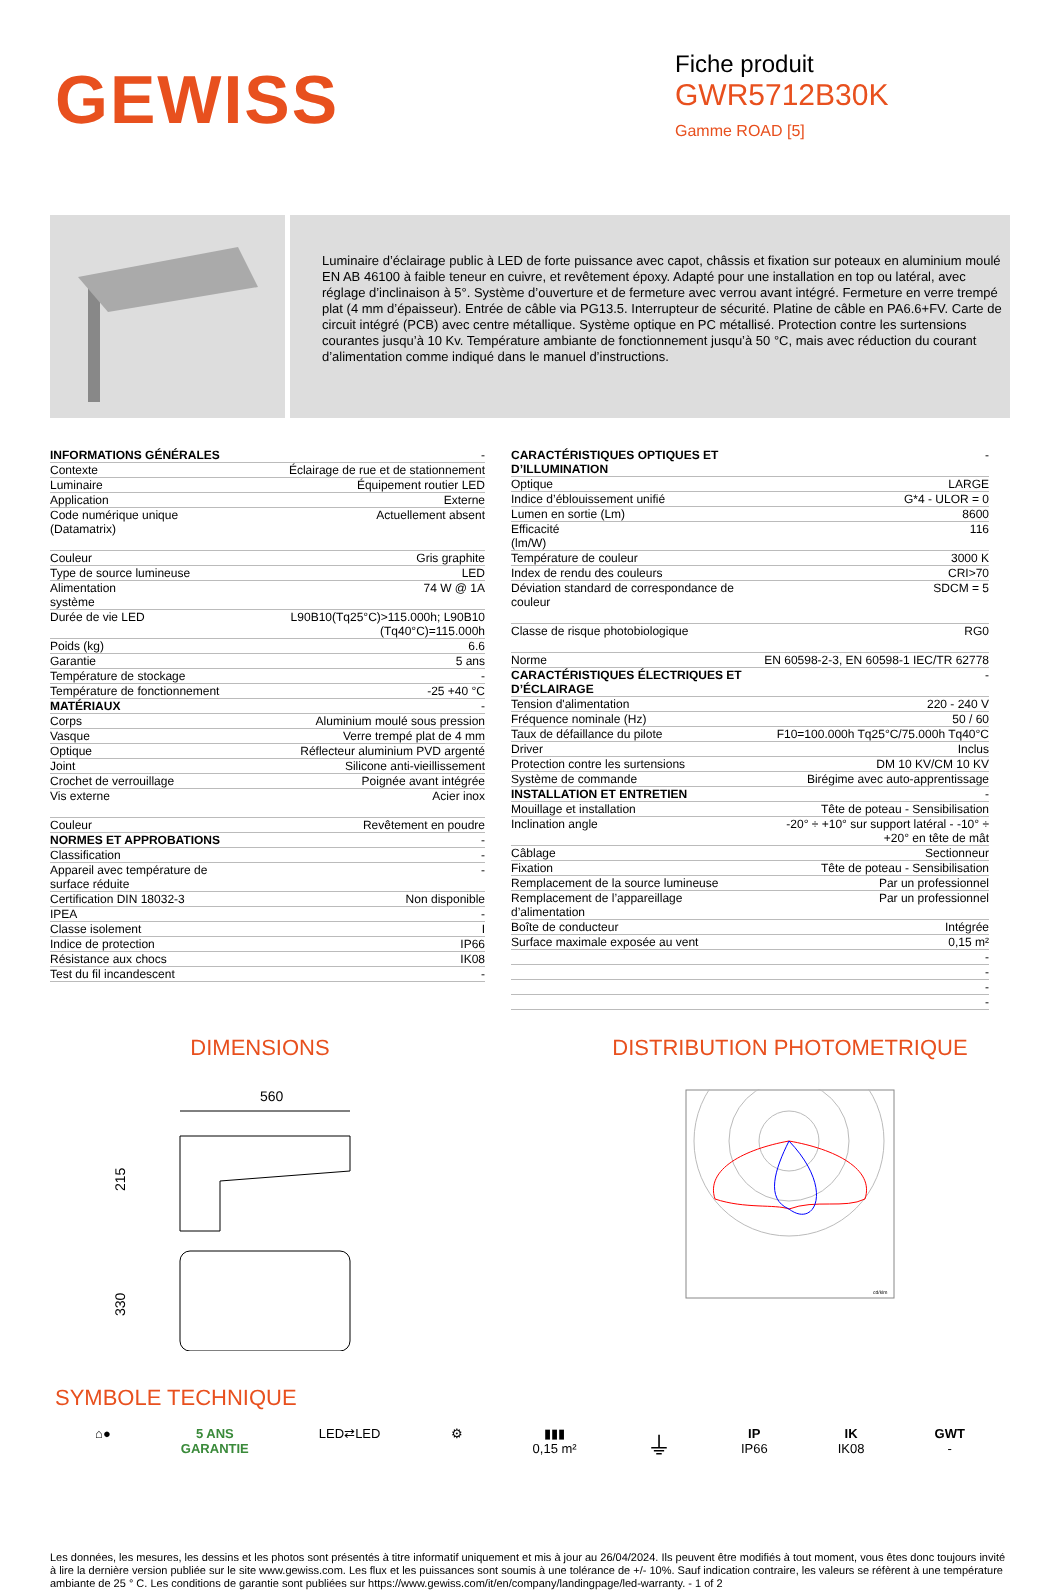GEWISS
Fiche produit
GWR5712B30K
Gamme ROAD [5]
Luminaire d’éclairage public à LED de forte puissance avec capot, châssis et fixation sur poteaux en aluminium moulé EN AB 46100 à faible teneur en cuivre, et revêtement époxy. Adapté pour une installation en top ou latéral, avec réglage d’inclinaison à 5°. Système d’ouverture et de fermeture avec verrou avant intégré. Fermeture en verre trempé plat (4 mm d’épaisseur). Entrée de câble via PG13.5. Interrupteur de sécurité. Platine de câble en PA6.6+FV. Carte de circuit intégré (PCB) avec centre métallique. Système optique en PC métallisé. Protection contre les surtensions courantes jusqu’à 10 Kv. Température ambiante de fonctionnement jusqu’à 50 °C, mais avec réduction du courant d’alimentation comme indiqué dans le manuel d’instructions.
| INFORMATIONS GÉNÉRALES | - |
| Contexte | Éclairage de rue et de stationnement |
| Luminaire | Équipement routier LED |
| Application | Externe |
| Code numérique unique (Datamatrix) | Actuellement absent |
| Couleur | Gris graphite |
| Type de source lumineuse | LED |
| Alimentation système | 74 W @ 1A |
| Durée de vie LED | L90B10(Tq25°C)>115.000h; L90B10 (Tq40°C)=115.000h |
| Poids (kg) | 6.6 |
| Garantie | 5 ans |
| Température de stockage | - |
| Température de fonctionnement | -25 +40 °C |
| MATÉRIAUX | - |
| Corps | Aluminium moulé sous pression |
| Vasque | Verre trempé plat de 4 mm |
| Optique | Réflecteur aluminium PVD argenté |
| Joint | Silicone anti-vieillissement |
| Crochet de verrouillage | Poignée avant intégrée |
| Vis externe | Acier inox |
| Couleur | Revêtement en poudre |
| NORMES ET APPROBATIONS | - |
| Classification | - |
| Appareil avec température de surface réduite | - |
| Certification DIN 18032-3 | Non disponible |
| IPEA | - |
| Classe isolement | I |
| Indice de protection | IP66 |
| Résistance aux chocs | IK08 |
| Test du fil incandescent | - |
| CARACTÉRISTIQUES OPTIQUES ET D’ILLUMINATION | - |
| Optique | LARGE |
| Indice d’éblouissement unifié | G*4 - ULOR = 0 |
| Lumen en sortie (Lm) | 8600 |
| Efficacité (lm/W) | 116 |
| Température de couleur | 3000 K |
| Index de rendu des couleurs | CRI>70 |
| Déviation standard de correspondance de couleur | SDCM = 5 |
| Classe de risque photobiologique | RG0 |
| Norme | EN 60598-2-3, EN 60598-1 IEC/TR 62778 |
| CARACTÉRISTIQUES ÉLECTRIQUES ET D’ÉCLAIRAGE | - |
| Tension d'alimentation | 220 - 240 V |
| Fréquence nominale (Hz) | 50 / 60 |
| Taux de défaillance du pilote | F10=100.000h Tq25°C/75.000h Tq40°C |
| Driver | Inclus |
| Protection contre les surtensions | DM 10 KV/CM 10 KV |
| Système de commande | Birégime avec auto-apprentissage |
| INSTALLATION ET ENTRETIEN | - |
| Mouillage et installation | Tête de poteau - Sensibilisation |
| Inclination angle | -20° ÷ +10° sur support latéral - -10° ÷ +20° en tête de mât |
| Câblage | Sectionneur |
| Fixation | Tête de poteau - Sensibilisation |
| Remplacement de la source lumineuse | Par un professionnel |
| Remplacement de l’appareillage d’alimentation | Par un professionnel |
| Boîte de conducteur | Intégrée |
| Surface maximale exposée au vent | 0,15 m² |
| | - |
| | - |
| | - |
| | - |
DIMENSIONS
560
215
330
DISTRIBUTION PHOTOMETRIQUE
cd/klm
SYMBOLE TECHNIQUE
⌂● 5 ANS
GARANTIE
LED⇄LED ⚙ ▮▮▮
0,15 m²
⏚
IP
IP66
IK
IK08
GWT
-
Les données, les mesures, les dessins et les photos sont présentés à titre informatif uniquement et mis à jour au 26/04/2024. Ils peuvent être modifiés à tout moment, vous êtes donc toujours invité à lire la dernière version publiée sur le site www.gewiss.com. Les flux et les puissances sont soumis à une tolérance de +/- 10%. Sauf indication contraire, les valeurs se réfèrent à une température ambiante de 25 ° C. Les conditions de garantie sont publiées sur https://www.gewiss.com/it/en/company/landingpage/led-warranty. - 1 of 2